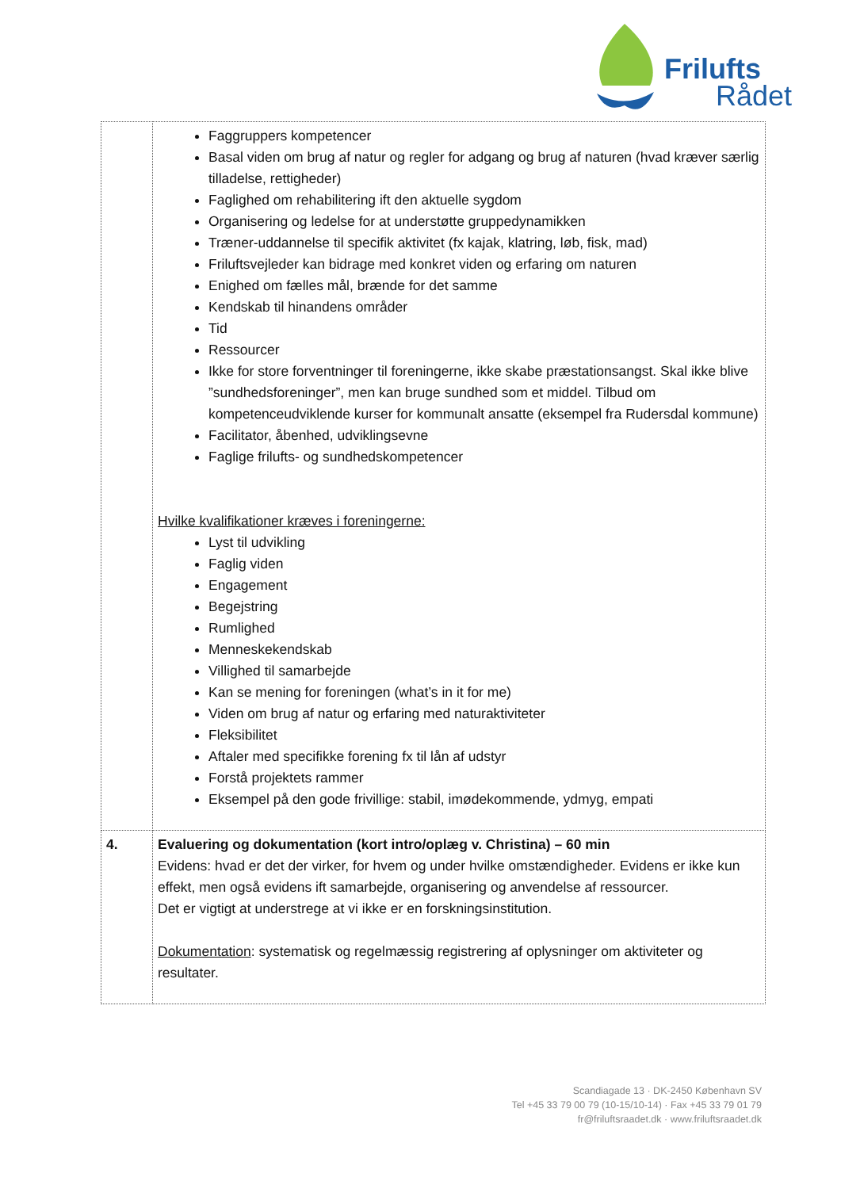Frilufts
Rådet
| | Faggruppers kompetencer Basal viden om brug af natur og regler for adgang og brug af naturen (hvad kræver særlig tilladelse, rettigheder) Faglighed om rehabilitering ift den aktuelle sygdom Organisering og ledelse for at understøtte gruppedynamikken Træner-uddannelse til specifik aktivitet (fx kajak, klatring, løb, fisk, mad) Friluftsvejleder kan bidrage med konkret viden og erfaring om naturen Enighed om fælles mål, brænde for det samme Kendskab til hinandens områder Tid Ressourcer Ikke for store forventninger til foreningerne, ikke skabe præstationsangst. Skal ikke blive ”sundhedsforeninger”, men kan bruge sundhed som et middel. Tilbud om kompetenceudviklende kurser for kommunalt ansatte (eksempel fra Rudersdal kommune) Facilitator, åbenhed, udviklingsevne Faglige frilufts- og sundhedskompetencer Hvilke kvalifikationer kræves i foreningerne: Lyst til udvikling Faglig viden Engagement Begejstring Rumlighed Menneskekendskab Villighed til samarbejde Kan se mening for foreningen (what’s in it for me) Viden om brug af natur og erfaring med naturaktiviteter Fleksibilitet Aftaler med specifikke forening fx til lån af udstyr Forstå projektets rammer Eksempel på den gode frivillige: stabil, imødekommende, ydmyg, empati |
| 4. | Evaluering og dokumentation (kort intro/oplæg v. Christina) – 60 min Evidens: hvad er det der virker, for hvem og under hvilke omstændigheder. Evidens er ikke kun effekt, men også evidens ift samarbejde, organisering og anvendelse af ressourcer. Det er vigtigt at understrege at vi ikke er en forskningsinstitution. Dokumentation : systematisk og regelmæssig registrering af oplysninger om aktiviteter og resultater. |
Scandiagade 13 · DK-2450 København SV
Tel +45 33 79 00 79 (10-15/10-14) · Fax +45 33 79 01 79
fr@friluftsraadet.dk · www.friluftsraadet.dk